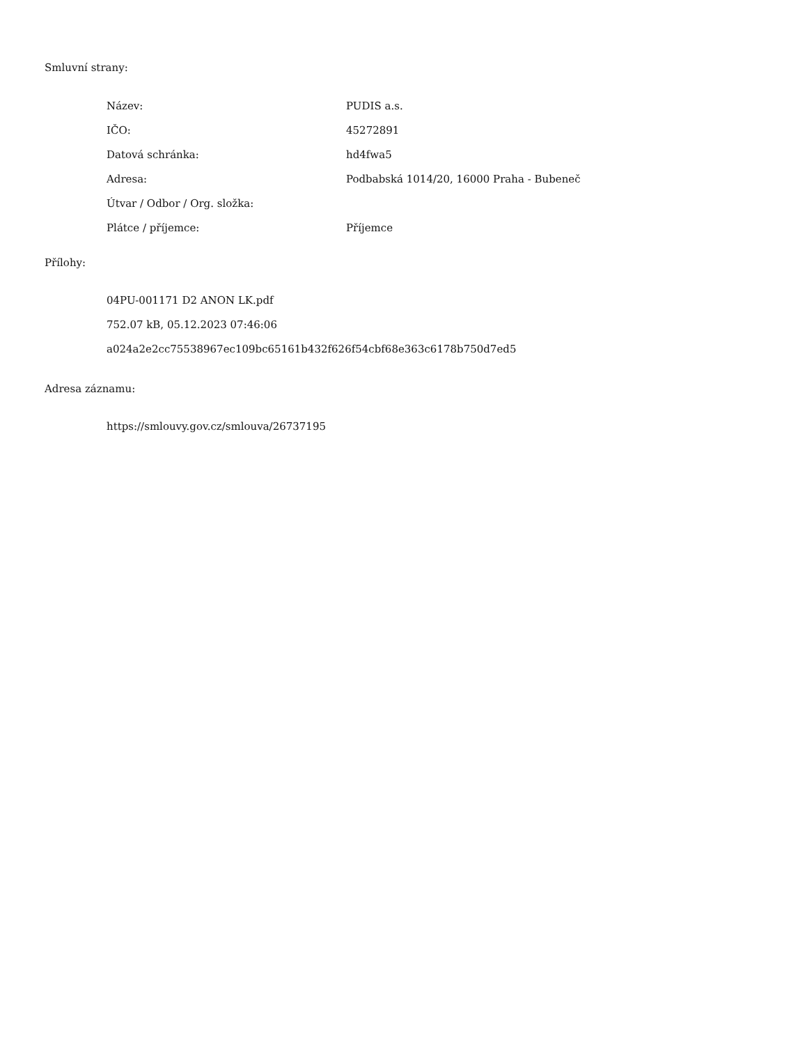Smluvní strany:
| Název: | PUDIS a.s. |
| IČO: | 45272891 |
| Datová schránka: | hd4fwa5 |
| Adresa: | Podbabská 1014/20, 16000 Praha - Bubeneč |
| Útvar / Odbor / Org. složka: | |
| Plátce / příjemce: | Příjemce |
Přílohy:
04PU-001171 D2 ANON LK.pdf
752.07 kB, 05.12.2023 07:46:06
a024a2e2cc75538967ec109bc65161b432f626f54cbf68e363c6178b750d7ed5
Adresa záznamu:
https://smlouvy.gov.cz/smlouva/26737195